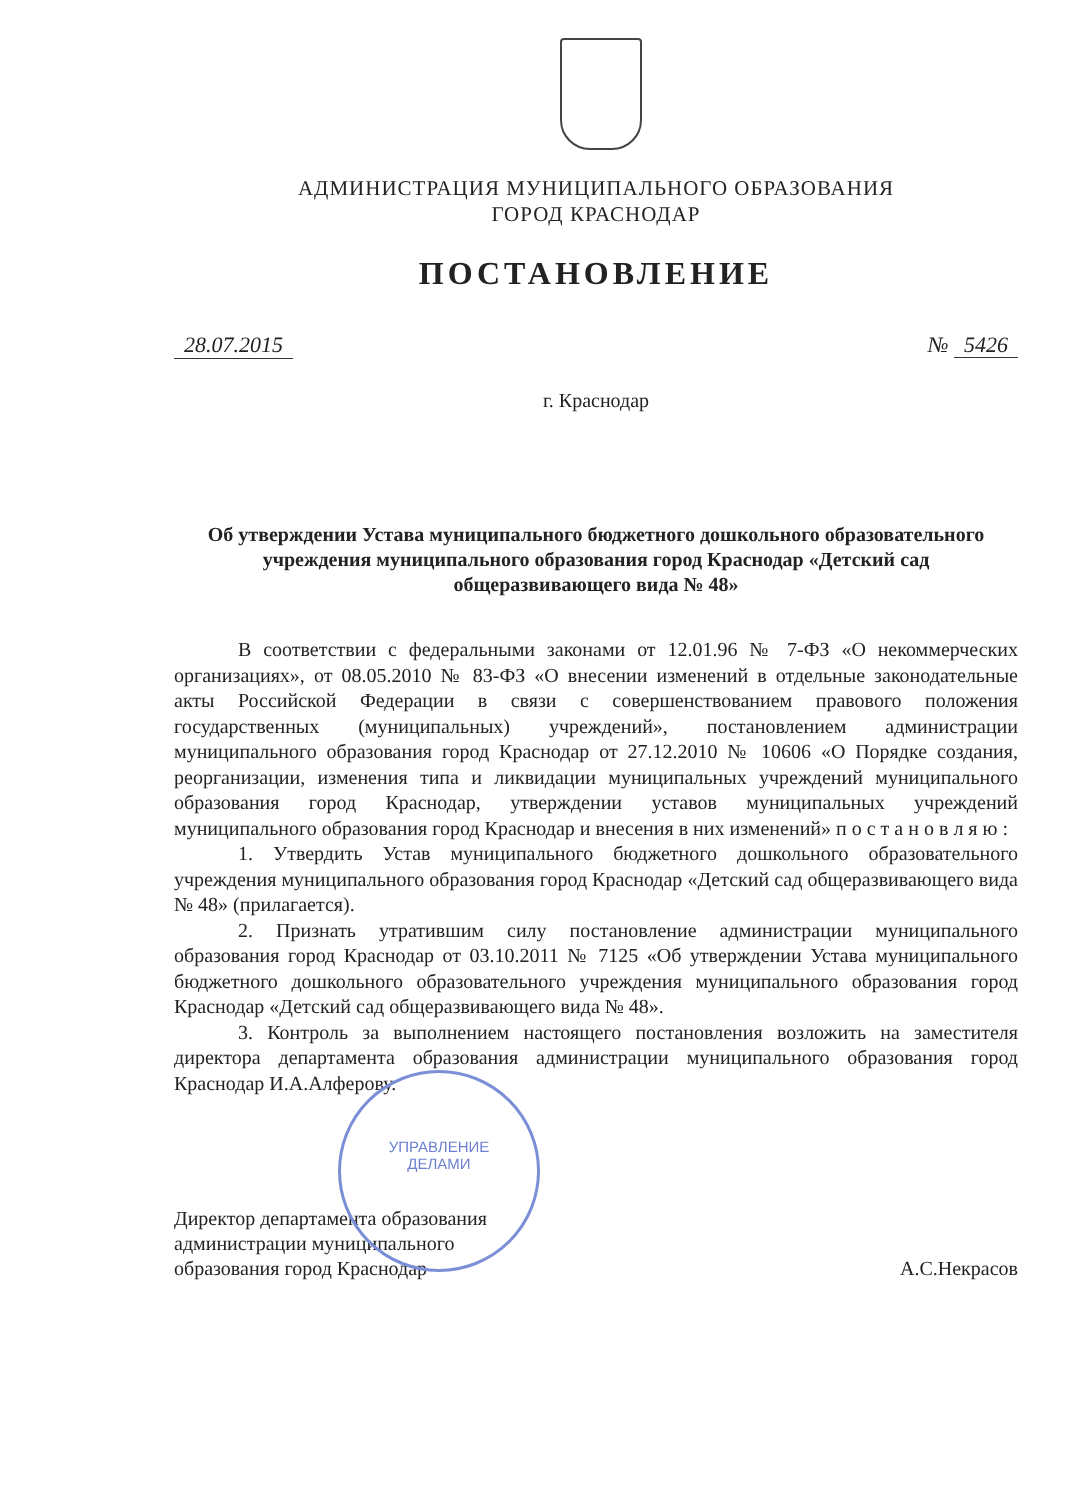УПРАВЛЕНИЕ
ДЕЛАМИ
АДМИНИСТРАЦИЯ МУНИЦИПАЛЬНОГО ОБРАЗОВАНИЯ
ГОРОД КРАСНОДАР
ПОСТАНОВЛЕНИЕ
28.07.2015 № 5426
г. Краснодар
Об утверждении Устава муниципального бюджетного дошкольного образовательного учреждения муниципального образования город Краснодар «Детский сад общеразвивающего вида № 48»
В соответствии с федеральными законами от 12.01.96 № 7-ФЗ «О некоммерческих организациях», от 08.05.2010 № 83-ФЗ «О внесении изменений в отдельные законодательные акты Российской Федерации в связи с совершенствованием правового положения государственных (муниципальных) учреждений», постановлением администрации муниципального образования город Краснодар от 27.12.2010 № 10606 «О Порядке создания, реорганизации, изменения типа и ликвидации муниципальных учреждений муниципального образования город Краснодар, утверждении уставов муниципальных учреждений муниципального образования город Краснодар и внесения в них изменений» п о с т а н о в л я ю :
1. Утвердить Устав муниципального бюджетного дошкольного образовательного учреждения муниципального образования город Краснодар «Детский сад общеразвивающего вида № 48» (прилагается).
2. Признать утратившим силу постановление администрации муниципального образования город Краснодар от 03.10.2011 № 7125 «Об утверждении Устава муниципального бюджетного дошкольного образовательного учреждения муниципального образования город Краснодар «Детский сад общеразвивающего вида № 48».
3. Контроль за выполнением настоящего постановления возложить на заместителя директора департамента образования администрации муниципального образования город Краснодар И.А.Алферову.
Директор департамента образования
администрации муниципального
образования город Краснодар
А.С.Некрасов